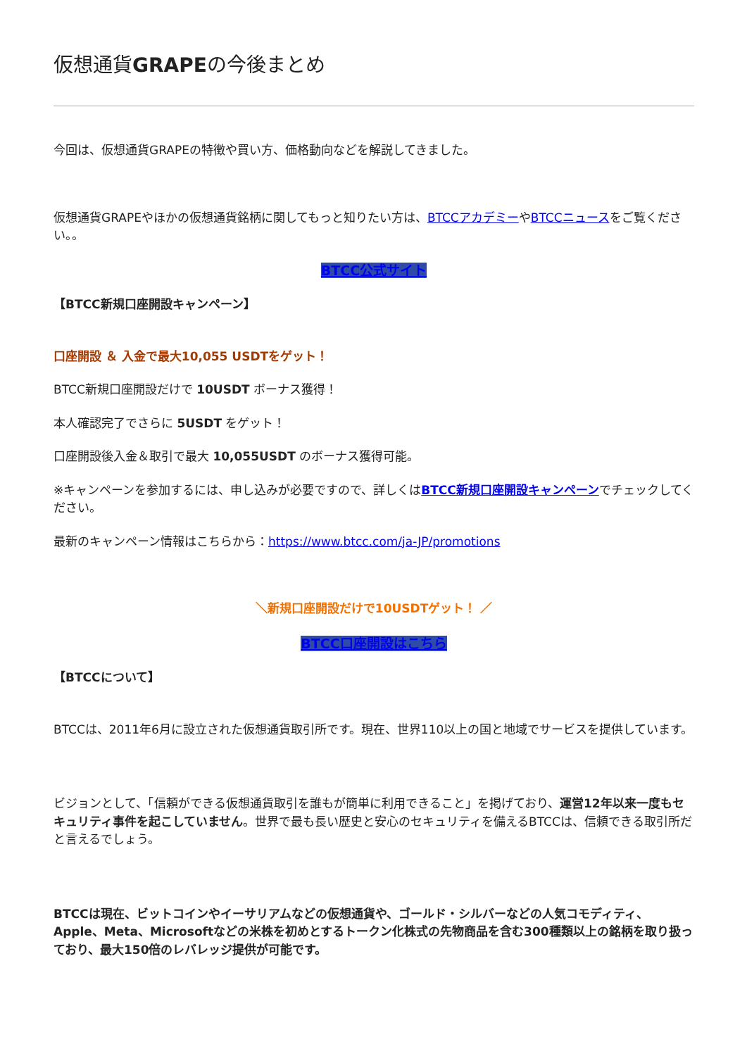仮想通貨GRAPEの今後まとめ
今回は、仮想通貨GRAPEの特徴や買い方、価格動向などを解説してきました。
仮想通貨GRAPEやほかの仮想通貨銘柄に関してもっと知りたい方は、BTCCアカデミーやBTCCニュースをご覧ください。。
BTCC公式サイト
【BTCC新規口座開設キャンペーン】
口座開設 ＆ 入金で最大10,055 USDTをゲット！
BTCC新規口座開設だけで 10USDT ボーナス獲得！
本人確認完了でさらに 5USDT をゲット！
口座開設後入金＆取引で最大 10,055USDT のボーナス獲得可能。
※キャンペーンを参加するには、申し込みが必要ですので、詳しくはBTCC新規口座開設キャンペーンでチェックしてください。
最新のキャンペーン情報はこちらから：https://www.btcc.com/ja-JP/promotions
＼新規口座開設だけで10USDTゲット！ ／
BTCC口座開設はこちら
【BTCCについて】
BTCCは、2011年6月に設立された仮想通貨取引所です。現在、世界110以上の国と地域でサービスを提供しています。
ビジョンとして、「信頼ができる仮想通貨取引を誰もが簡単に利用できること」を掲げており、運営12年以来一度もセキュリティ事件を起こしていません。世界で最も長い歴史と安心のセキュリティを備えるBTCCは、信頼できる取引所だと言えるでしょう。
BTCCは現在、ビットコインやイーサリアムなどの仮想通貨や、ゴールド・シルバーなどの人気コモディティ、Apple、Meta、Microsoftなどの米株を初めとするトークン化株式の先物商品を含む300種類以上の銘柄を取り扱っており、最大150倍のレバレッジ提供が可能です。